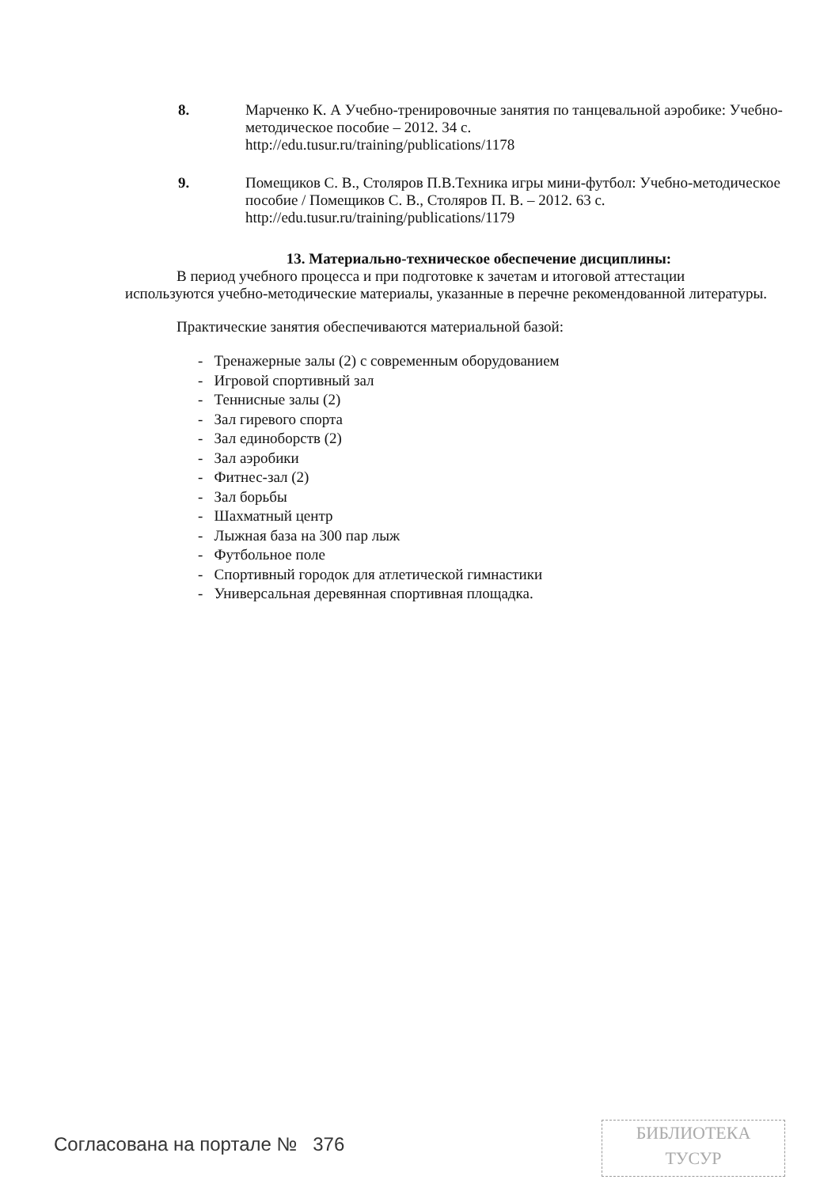8.
Марченко К. А Учебно-тренировочные занятия по танцевальной аэробике: Учебно-методическое пособие – 2012. 34 с.
http://edu.tusur.ru/training/publications/1178
9.
Помещиков С. В., Столяров П.В.Техника игры мини-футбол: Учебно-методическое пособие / Помещиков С. В., Столяров П. В. – 2012. 63 с.
http://edu.tusur.ru/training/publications/1179
13. Материально-техническое обеспечение дисциплины:
В период учебного процесса и при подготовке к зачетам и итоговой аттестации используются учебно-методические материалы, указанные в перечне рекомендованной литературы.
Практические занятия обеспечиваются материальной базой:
- Тренажерные залы (2) с современным оборудованием
- Игровой спортивный зал
- Теннисные залы (2)
- Зал гиревого спорта
- Зал единоборств (2)
- Зал аэробики
- Фитнес-зал (2)
- Зал борьбы
- Шахматный центр
- Лыжная база на 300 пар лыж
- Футбольное поле
- Спортивный городок для атлетической гимнастики
- Универсальная деревянная спортивная площадка.
Согласована на портале № 376
БИБЛИОТЕКА
ТУСУР